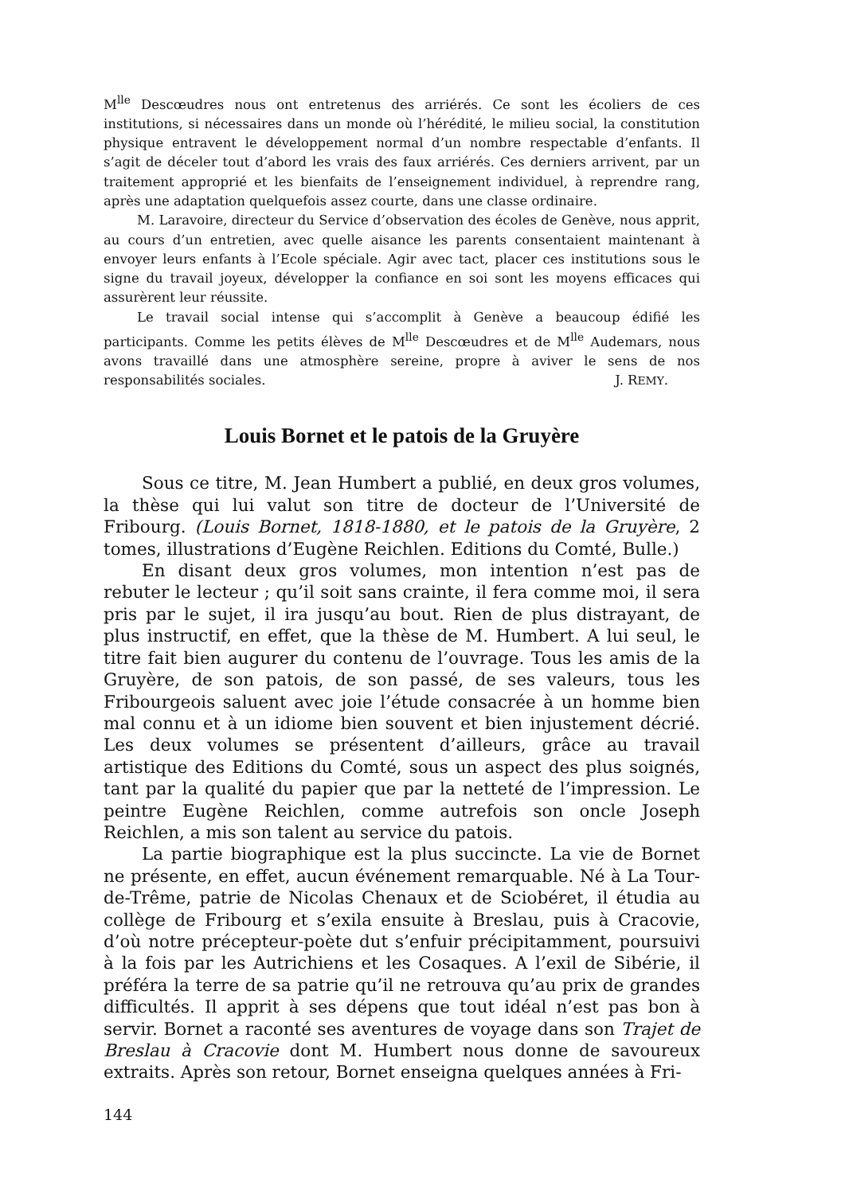M<sup>lle</sup> Descœudres nous ont entretenus des arriérés. Ce sont les écoliers de ces institutions, si nécessaires dans un monde où l’hérédité, le milieu social, la constitution physique entravent le développement normal d’un nombre respectable d’enfants. Il s’agit de déceler tout d’abord les vrais des faux arriérés. Ces derniers arrivent, par un traitement approprié et les bienfaits de l’enseignement individuel, à reprendre rang, après une adaptation quelquefois assez courte, dans une classe ordinaire.
M. Laravoire, directeur du Service d’observation des écoles de Genève, nous apprit, au cours d’un entretien, avec quelle aisance les parents consentaient maintenant à envoyer leurs enfants à l’Ecole spéciale. Agir avec tact, placer ces institutions sous le signe du travail joyeux, développer la confiance en soi sont les moyens efficaces qui assurèrent leur réussite.
Le travail social intense qui s’accomplit à Genève a beaucoup édifié les participants. Comme les petits élèves de M<sup>lle</sup> Descœudres et de M<sup>lle</sup> Audemars, nous avons travaillé dans une atmosphère sereine, propre à aviver le sens de nos responsabilités sociales. J. REMY.
Louis Bornet et le patois de la Gruyère
Sous ce titre, M. Jean Humbert a publié, en deux gros volumes, la thèse qui lui valut son titre de docteur de l’Université de Fribourg. (Louis Bornet, 1818-1880, et le patois de la Gruyère, 2 tomes, illustrations d’Eugène Reichlen. Editions du Comté, Bulle.)
En disant deux gros volumes, mon intention n’est pas de rebuter le lecteur ; qu’il soit sans crainte, il fera comme moi, il sera pris par le sujet, il ira jusqu’au bout. Rien de plus distrayant, de plus instructif, en effet, que la thèse de M. Humbert. A lui seul, le titre fait bien augurer du contenu de l’ouvrage. Tous les amis de la Gruyère, de son patois, de son passé, de ses valeurs, tous les Fribourgeois saluent avec joie l’étude consacrée à un homme bien mal connu et à un idiome bien souvent et bien injustement décrié. Les deux volumes se présentent d’ailleurs, grâce au travail artistique des Editions du Comté, sous un aspect des plus soignés, tant par la qualité du papier que par la netteté de l’impression. Le peintre Eugène Reichlen, comme autrefois son oncle Joseph Reichlen, a mis son talent au service du patois.
La partie biographique est la plus succincte. La vie de Bornet ne présente, en effet, aucun événement remarquable. Né à La Tour-de-Trême, patrie de Nicolas Chenaux et de Sciobéret, il étudia au collège de Fribourg et s’exila ensuite à Breslau, puis à Cracovie, d’où notre précepteur-poète dut s’enfuir précipitamment, poursuivi à la fois par les Autrichiens et les Cosaques. A l’exil de Sibérie, il préféra la terre de sa patrie qu’il ne retrouva qu’au prix de grandes difficultés. Il apprit à ses dépens que tout idéal n’est pas bon à servir. Bornet a raconté ses aventures de voyage dans son Trajet de Breslau à Cracovie dont M. Humbert nous donne de savoureux extraits. Après son retour, Bornet enseigna quelques années à Fri-
144